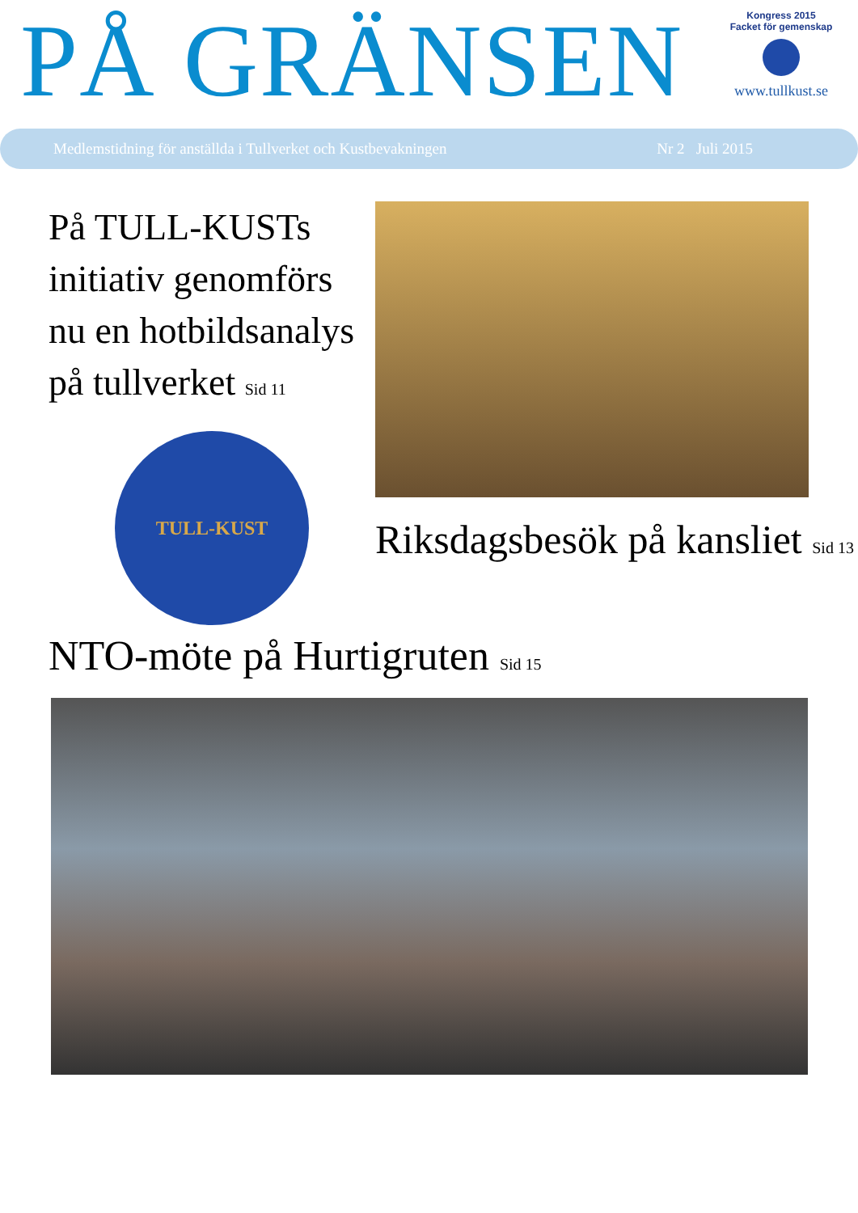PÅ GRÄNSEN
Kongress 2015
Facket för gemenskap
www.tullkust.se
Medlemstidning för anställda i Tullverket och Kustbevakningen Nr 2 Juli 2015
På TULL-KUSTs initiativ genomförs nu en hotbildsanalys på tullverket Sid 11
TULL-KUST
Riksdagsbesök på kansliet Sid 13
NTO-möte på Hurtigruten Sid 15